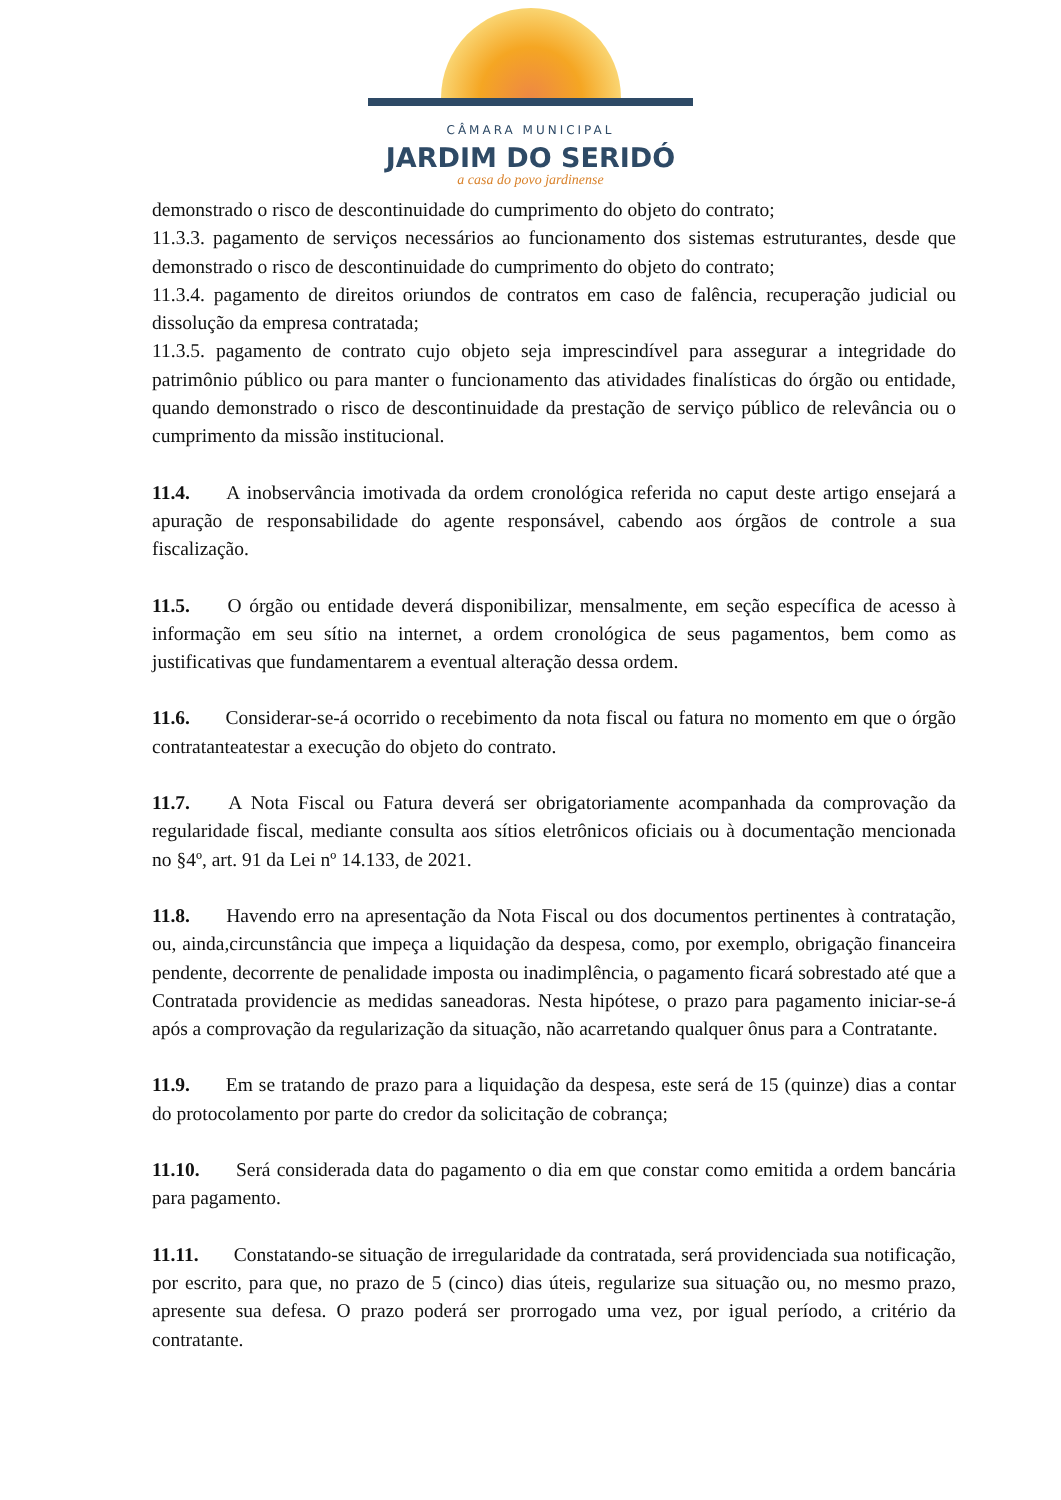CÂMARA MUNICIPAL
JARDIM DO SERIDÓ
a casa do povo jardinense
demonstrado o risco de descontinuidade do cumprimento do objeto do contrato;
11.3.3. pagamento de serviços necessários ao funcionamento dos sistemas estruturantes, desde que demonstrado o risco de descontinuidade do cumprimento do objeto do contrato;
11.3.4. pagamento de direitos oriundos de contratos em caso de falência, recuperação judicial ou dissolução da empresa contratada;
11.3.5. pagamento de contrato cujo objeto seja imprescindível para assegurar a integridade do patrimônio público ou para manter o funcionamento das atividades finalísticas do órgão ou entidade, quando demonstrado o risco de descontinuidade da prestação de serviço público de relevância ou o cumprimento da missão institucional.
11.4. A inobservância imotivada da ordem cronológica referida no caput deste artigo ensejará a apuração de responsabilidade do agente responsável, cabendo aos órgãos de controle a sua fiscalização.
11.5. O órgão ou entidade deverá disponibilizar, mensalmente, em seção específica de acesso à informação em seu sítio na internet, a ordem cronológica de seus pagamentos, bem como as justificativas que fundamentarem a eventual alteração dessa ordem.
11.6. Considerar-se-á ocorrido o recebimento da nota fiscal ou fatura no momento em que o órgão contratanteatestar a execução do objeto do contrato.
11.7. A Nota Fiscal ou Fatura deverá ser obrigatoriamente acompanhada da comprovação da regularidade fiscal, mediante consulta aos sítios eletrônicos oficiais ou à documentação mencionada no §4º, art. 91 da Lei nº 14.133, de 2021.
11.8. Havendo erro na apresentação da Nota Fiscal ou dos documentos pertinentes à contratação, ou, ainda,circunstância que impeça a liquidação da despesa, como, por exemplo, obrigação financeira pendente, decorrente de penalidade imposta ou inadimplência, o pagamento ficará sobrestado até que a Contratada providencie as medidas saneadoras. Nesta hipótese, o prazo para pagamento iniciar-se-á após a comprovação da regularização da situação, não acarretando qualquer ônus para a Contratante.
11.9. Em se tratando de prazo para a liquidação da despesa, este será de 15 (quinze) dias a contar do protocolamento por parte do credor da solicitação de cobrança;
11.10. Será considerada data do pagamento o dia em que constar como emitida a ordem bancária para pagamento.
11.11. Constatando-se situação de irregularidade da contratada, será providenciada sua notificação, por escrito, para que, no prazo de 5 (cinco) dias úteis, regularize sua situação ou, no mesmo prazo, apresente sua defesa. O prazo poderá ser prorrogado uma vez, por igual período, a critério da contratante.